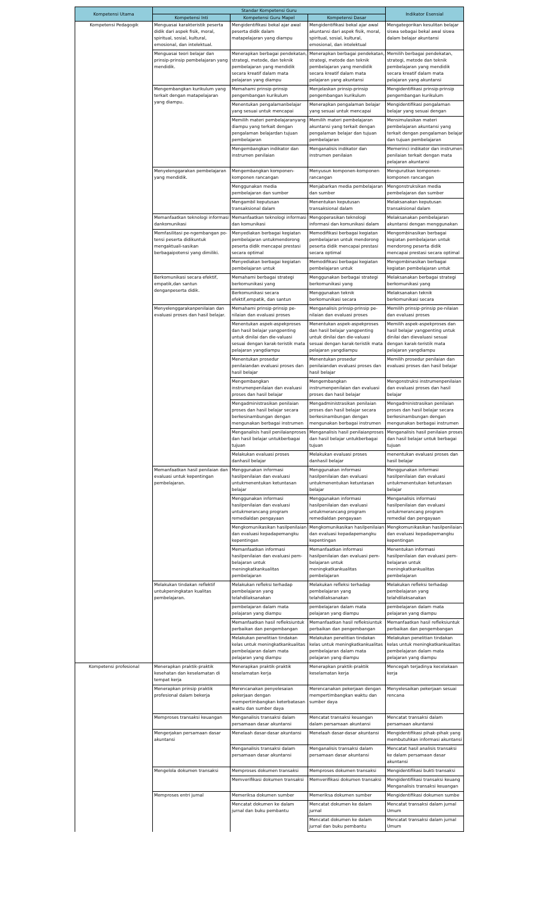| Kompetensi Utama | Standar Kompetensi Guru | | | Indikator Esensial |
| --- | --- | --- | --- | --- |
| | Kompetensi Inti | Kompetensi Guru Mapel | Kompetensi Dasar | |
| Kompetensi Pedagogik | Menguasai karakteristik peserta didik dari aspek fisik, moral, spiritual, sosial, kultural, emosional, dan intelektual. | Mengidentifikasi bekal ajar awal peserta didik dalam matapelajaran yang diampu | Mengidentifikasi bekal ajar awal akuntansi dari aspek fisik, moral, spiritual, sosial, kultural, emosional, dan intelektual | Mengategorikan kesulitan belajar siswa sebagai bekal awal siswa dalam belajar akuntansi |
| | Menguasai teori belajar dan prinsip-prinsip pembelajaran yang mendidik. | Menerapkan berbagai pendekatan, strategi, metode, dan teknik pembelajaran yang mendidik secara kreatif dalam mata pelajaran yang diampu | Menerapkan berbagai pendekatan, strategi, metode dan teknik pembelajaran yang mendidik secara kreatif dalam mata pelajaran yang akuntansi | Memilih berbagai pendekatan, strategi, metode dan teknik pembelajaran yang mendidik secara kreatif dalam mata pelajaran yang akuntansi |
| | Mengembangkan kurikulum yang terkait dengan matapelajaran yang diampu. | Memahami prinsip-prinsip pengembangan kurikulum | Menjelaskan prinsip-prinsip pengembangan kurikulum | Mengidentifikasi prinsip-prinsip pengembangan kurikulum |
| | | Menentukan pengalamanbelajar yang sesuai untuk mencapai | Menerapkan pengalaman belajar yang sesuai untuk mencapai | Mengidentifikasi pengalaman belajar yang sesuai dengan |
| | | Memilih materi pembelajaranyang diampu yang terkait dengan pengalaman belajardan tujuan pembelajaran | Memilih materi pembelajaran akuntansi yang terkait dengan pengalaman belajar dan tujuan pembelajaran | Mensimulasikan materi pembelajaran akuntansi yang terkait dengan pengalaman belajar dan tujuan pembelajaran |
| | | Mengembangkan indikator dan instrumen penilaian | Menganalisis indikator dan instrumen penilaian | Memerinci indikator dan instrumen penilaian terkait dengan mata pelajaran akuntansi |
| | Menyelenggarakan pembelajaran yang mendidik. | Mengembangkan komponen-komponen rancangan | Menyusun komponen-komponen rancangan | Mengurutkan komponen-komponen rancangan |
| | | Menggunakan media pembelajaran dan sumber | Menjabarkan media pembelajaran dan sumber | Mengonstruksikan media pembelajaran dan sumber |
| | | Mengambil keputusan transaksional dalam | Menentukan keputusan transaksional dalam | Melaksanakan keputusan transaksional dalam |
| | Memanfaatkan teknologi informasi dankomunikasi | Memanfaatkan teknologi informasi dan komunikasi | Mengoperasikan teknologi informasi dan komunikasi dalam | Melaksanakan pembelajaran akuntansi dengan menggunakan |
| | Memfasilitasi pe-ngembangan po-tensi peserta didikuntuk mengaktuali-sasikan berbagaipotensi yang dimiliki. | Menyediakan berbagai kegiatan pembelajaran untukmendorong peserta didik mencapai prestasi secara optimal | Memodifikasi berbagai kegiatan pembelajaran untuk mendorong peserta didik mencapai prestasi secara optimal | Mengombinasikan berbagai kegiatan pembelajaran untuk mendorong peserta didik mencapai prestasi secara optimal |
| | | Menyediakan berbagai kegiatan pembelajaran untuk | Memodifikasi berbagai kegiatan pembelajaran untuk | Mengombinasikan berbagai kegiatan pembelajaran untuk |
| | Berkomunikasi secara efektif, empatik,dan santun denganpeserta didik. | Memahami berbagai strategi berkomunikasi yang | Menggunakan berbagai strategi berkomunikasi yang | Melaksanakan berbagai strategi berkomunikasi yang |
| | | Berkomunikasi secara efektif,empatik, dan santun | Menggunakan teknik berkomunikasi secara | Melaksanakan teknik berkomunikasi secara |
| | Menyelenggarakanpenilaian dan evaluasi proses dan hasil belajar. | Memahami prinsip-prinsip pe-nilaian dan evaluasi proses | Menganalisis prinsip-prinsip pe-nilaian dan evaluasi proses | Memilih prinsip-prinsip pe-nilaian dan evaluasi proses |
| | | Menentukan aspek-aspekproses dan hasil belajar yangpenting untuk dinilai dan die-valuasi sesuai dengan karak-teristik mata pelajaran yangdiampu | Menentukan aspek-aspekproses dan hasil belajar yangpenting untuk dinilai dan die-valuasi sesuai dengan karak-teristik mata pelajaran yangdiampu | Memilih aspek-aspekproses dan hasil belajar yangpenting untuk dinilai dan dievaluasi sesuai dengan karak-teristik mata pelajaran yangdiampu |
| | | Menentukan prosedur penilaiandan evaluasi proses dan hasil belajar | Menentukan prosedur penilaiandan evaluasi proses dan hasil belajar | Memilih prosedur penilaian dan evaluasi proses dan hasil belajar |
| | | Mengembangkan instrumenpenilaian dan evaluasi proses dan hasil belajar | Mengembangkan instrumenpenilaian dan evaluasi proses dan hasil belajar | Mengonstruksi instrumenpenilaian dan evaluasi proses dan hasil belajar |
| | | Mengadministrasikan penilaian proses dan hasil belajar secara berkesinambungan dengan mengunakan berbagai instrumen | Mengadministrasikan penilaian proses dan hasil belajar secara berkesinambungan dengan mengunakan berbagai instrumen | Mengadministrasikan penilaian proses dan hasil belajar secara berkesinambungan dengan mengunakan berbagai instrumen |
| | | Menganalisis hasil penilaianproses dan hasil belajar untukberbagai tujuan | Menganalisis hasil penilaianproses dan hasil belajar untukberbagai tujuan | Menganalisis hasil penilaian proses dan hasil belajar untuk berbagai tujuan |
| | | Melakukan evaluasi proses danhasil belajar | Melakukan evaluasi proses danhasil belajar | menentukan evaluasi proses dan hasil belajar |
| | Memanfaatkan hasil penilaian dan evaluasi untuk kepentingan pembelajaran. | Menggunakan informasi hasilpenilaian dan evaluasi untukmenentukan ketuntasan belajar | Menggunakan informasi hasilpenilaian dan evaluasi untukmenentukan ketuntasan belajar | Menggunakan informasi hasilpenilaian dan evaluasi untukmenentukan ketuntasan belajar |
| | | Menggunakan informasi hasilpenilaian dan evaluasi untukmerancang program remedialdan pengayaan | Menggunakan informasi hasilpenilaian dan evaluasi untukmerancang program remedialdan pengayaan | Menganalisis informasi hasilpenilaian dan evaluasi untukmerancang program remedial dan pengayaan |
| | | Mengkomunikasikan hasilpenilaian dan evaluasi kepadapemangku kepentingan | Mengkomunikasikan hasilpenilaian dan evaluasi kepadapemangku kepentingan | Mengkomunikasikan hasilpenilaian dan evaluasi kepadapemangku kepentingan |
| | | Memanfaatkan informasi hasilpenilaian dan evaluasi pem-belajaran untuk meningkatkankualitas pembelajaran | Memanfaatkan informasi hasilpenilaian dan evaluasi pem-belajaran untuk meningkatkankualitas pembelajaran | Menentukan informasi hasilpenilaian dan evaluasi pem-belajaran untuk meningkatkankualitas pembelajaran |
| | Melakukan tindakan reflektif untukpeningkatan kualitas pembelajaran. | Melakukan refleksi terhadap pembelajaran yang telahdilaksanakan | Melakukan refleksi terhadap pembelajaran yang telahdilaksanakan | Melakukan refleksi terhadap pembelajaran yang telahdilaksanakan |
| | | pembelajaran dalam mata pelajaran yang diampu | pembelajaran dalam mata pelajaran yang diampu | pembelajaran dalam mata pelajaran yang diampu |
| | | Memanfaatkan hasil refleksiuntuk perbaikan dan pengembangan | Memanfaatkan hasil refleksiuntuk perbaikan dan pengembangan | Memanfaatkan hasil refleksiuntuk perbaikan dan pengembangan |
| | | Melakukan penelitian tindakan kelas untuk meningkatkankualitas pembelajaran dalam mata pelajaran yang diampu | Melakukan penelitian tindakan kelas untuk meningkatkankualitas pembelajaran dalam mata pelajaran yang diampu | Melakukan penelitian tindakan kelas untuk meningkatkankualitas pembelajaran dalam mata pelajaran yang diampu |
| Kompetensi profesional | Menerapkan praktik-praktik kesehatan dan keselamatan di tempat kerja | Menerapkan praktik-praktik keselamatan kerja | Menerapkan praktik-praktik keselamatan kerja | Mencegah terjadinya kecelakaan kerja |
| | Menerapkan prinsip praktik profesional dalam bekerja | Merencanakan penyelesaian pekerjaan dengan mempertimbangkan keterbatasan waktu dan sumber daya | Merencanakan pekerjaan dengan mempertimbangkan waktu dan sumber daya | Menyelesaikan pekerjaan sesuai rencana |
| | Memproses transaksi keuangan | Menganalisis transaksi dalam persamaan dasar akuntansi | Mencatat transaksi keuangan dalam persamaan akuntansi | Mencatat transaksi dalam persamaan akuntansi |
| | Mengerjakan persamaan dasar akuntansi | Menelaah dasar-dasar akuntansi | Menelaah dasar-dasar akuntansi | Mengidentifikasi pihak-pihak yang membutuhkan informasi akuntansi |
| | | Menganalisis transaksi dalam persamaan dasar akuntansi | Menganalisis transaksi dalam persamaan dasar akuntansi | Mencatat hasil analisis transaksi ke dalam persamaan dasar akuntansi |
| | Mengelola dokumen transaksi | Memproses dokumen transaksi | Memproses dokumen transaksi | Mengidentifikasi bukti transaksi |
| | | Memverifikasi dokumen transaksi | Memverifikasi dokumen transaksi | Mengidentifikasi transaksi keuang Menganalisis transaksi keuangan |
| | Memproses entri jurnal | Memeriksa dokumen sumber | Memeriksa dokumen sumber | Mengidentifikasi dokumen sumbe |
| | | Mencatat dokumen ke dalam jurnal dan buku pembantu | Mencatat dokumen ke dalam jurnal | Mencatat transaksi dalam jurnal Umum |
| | | | Mencatat dokumen ke dalam jurnal dan buku pembantu | Mencatat transaksi dalam jurnal Umum |